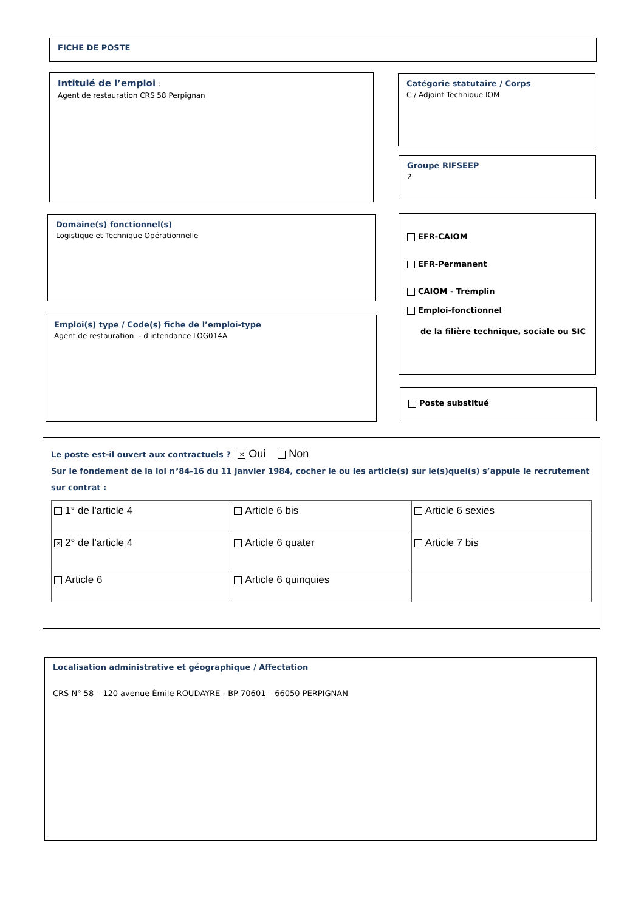FICHE DE POSTE
Intitulé de l’emploi :
Agent de restauration CRS 58 Perpignan
Catégorie statutaire / Corps
C / Adjoint Technique IOM
Groupe RIFSEEP
2
Domaine(s) fonctionnel(s)
Logistique et Technique Opérationnelle
EFR-CAIOM
EFR-Permanent
CAIOM - Tremplin
Emploi-fonctionnel
de la filière technique, sociale ou SIC
Emploi(s) type / Code(s) fiche de l’emploi-type
Agent de restauration - d'intendance LOG014A
Poste substitué
Le poste est-il ouvert aux contractuels ? ✕ Oui Non
Sur le fondement de la loi n°84-16 du 11 janvier 1984, cocher le ou les article(s) sur le(s)quel(s) s’appuie le recrutement sur contrat :
| 1° de l'article 4 | Article 6 bis | Article 6 sexies |
| ✕ 2° de l'article 4 | Article 6 quater | Article 7 bis |
| Article 6 | Article 6 quinquies | |
Localisation administrative et géographique / Affectation
CRS N° 58 – 120 avenue Émile ROUDAYRE - BP 70601 – 66050 PERPIGNAN